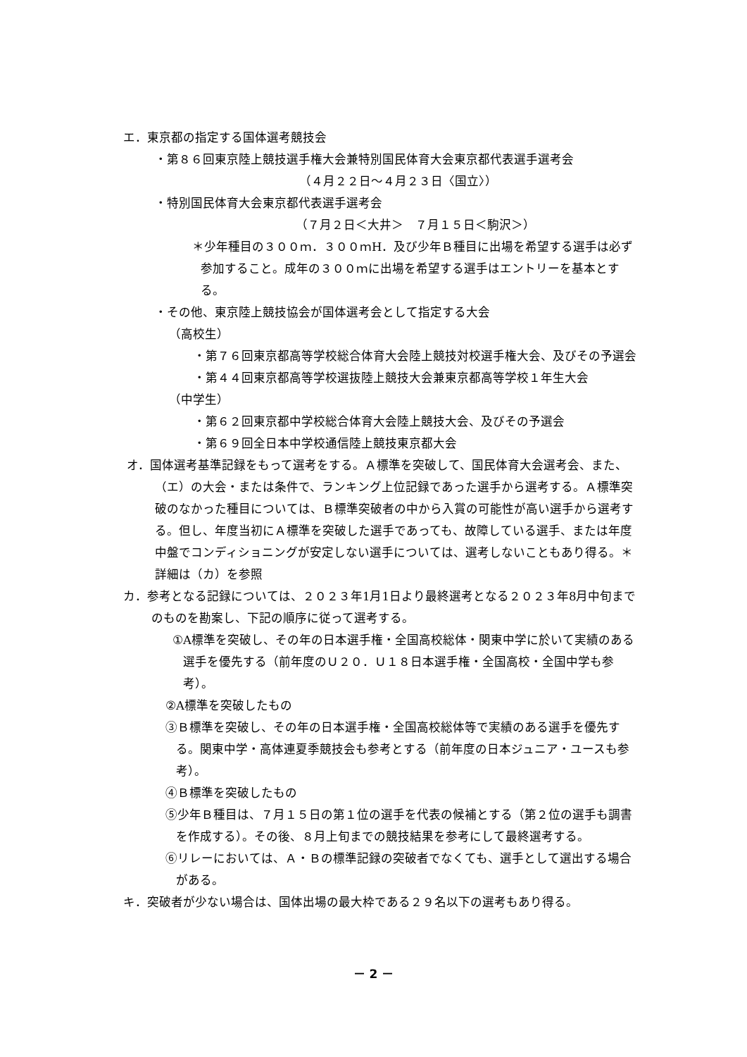エ．東京都の指定する国体選考競技会
・第８６回東京陸上競技選手権大会兼特別国民体育大会東京都代表選手選考会
（４月２２日～４月２３日〈国立〉）
・特別国民体育大会東京都代表選手選考会
（７月２日＜大井＞　７月１５日＜駒沢＞）
＊少年種目の３００ｍ．３００ｍH．及び少年Ｂ種目に出場を希望する選手は必ず参加すること。成年の３００ｍに出場を希望する選手はエントリーを基本とする。
・その他、東京陸上競技協会が国体選考会として指定する大会
（高校生）
・第７６回東京都高等学校総合体育大会陸上競技対校選手権大会、及びその予選会
・第４４回東京都高等学校選抜陸上競技大会兼東京都高等学校１年生大会
（中学生）
・第６２回東京都中学校総合体育大会陸上競技大会、及びその予選会
・第６９回全日本中学校通信陸上競技東京都大会
オ．国体選考基準記録をもって選考をする。Ａ標準を突破して、国民体育大会選考会、また、（エ）の大会・または条件で、ランキング上位記録であった選手から選考する。Ａ標準突破のなかった種目については、Ｂ標準突破者の中から入賞の可能性が高い選手から選考する。但し、年度当初にＡ標準を突破した選手であっても、故障している選手、または年度中盤でコンディショニングが安定しない選手については、選考しないこともあり得る。＊詳細は（カ）を参照
カ．参考となる記録については、２０２３年1月1日より最終選考となる２０２３年8月中旬までのものを勘案し、下記の順序に従って選考する。
①A標準を突破し、その年の日本選手権・全国高校総体・関東中学に於いて実績のある選手を優先する（前年度のＵ２０．Ｕ１８日本選手権・全国高校・全国中学も参考）。
②A標準を突破したもの
③Ｂ標準を突破し、その年の日本選手権・全国高校総体等で実績のある選手を優先する。関東中学・高体連夏季競技会も参考とする（前年度の日本ジュニア・ユースも参考）。
④Ｂ標準を突破したもの
⑤少年Ｂ種目は、７月１５日の第１位の選手を代表の候補とする（第２位の選手も調書を作成する）。その後、８月上旬までの競技結果を参考にして最終選考する。
⑥リレーにおいては、Ａ・Ｂの標準記録の突破者でなくても、選手として選出する場合がある。
キ．突破者が少ない場合は、国体出場の最大枠である２９名以下の選考もあり得る。
－ 2 －